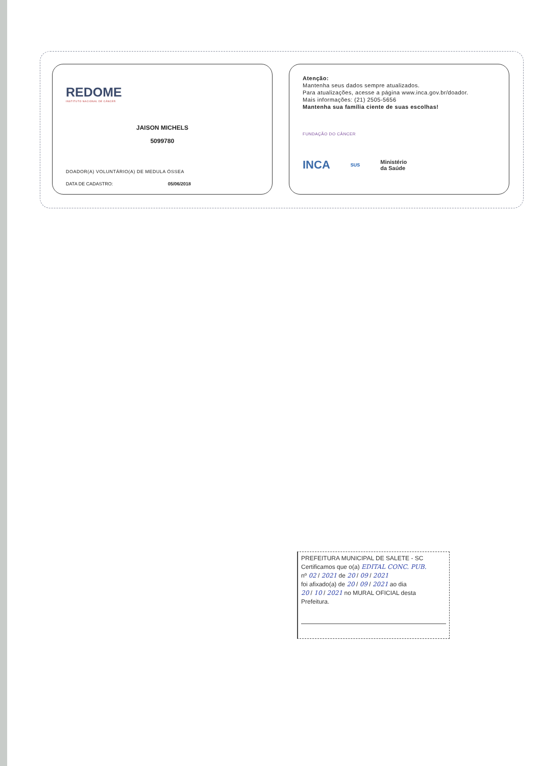REDOME
INSTITUTO NACIONAL DE CÂNCER
JAISON MICHELS
5099780
DOADOR(A) VOLUNTÁRIO(A) DE MEDULA ÓSSEA
DATA DE CADASTRO: 05/06/2018
Atenção:
Mantenha seus dados sempre atualizados.
Para atualizações, acesse a página www.inca.gov.br/doador.
Mais informações: (21) 2505-5656
Mantenha sua família ciente de suas escolhas!
FUNDAÇÃO DO CÂNCER
INCA SUS Ministério
da Saúde
PREFEITURA MUNICIPAL DE SALETE - SC
Certificamos que o(a) EDITAL CONC. PUB.
nº 02 / 2021 de 20 / 09 / 2021
foi afixado(a) de 20 / 09 / 2021 ao dia
20 / 10 / 2021 no MURAL OFICIAL desta
Prefeitura.